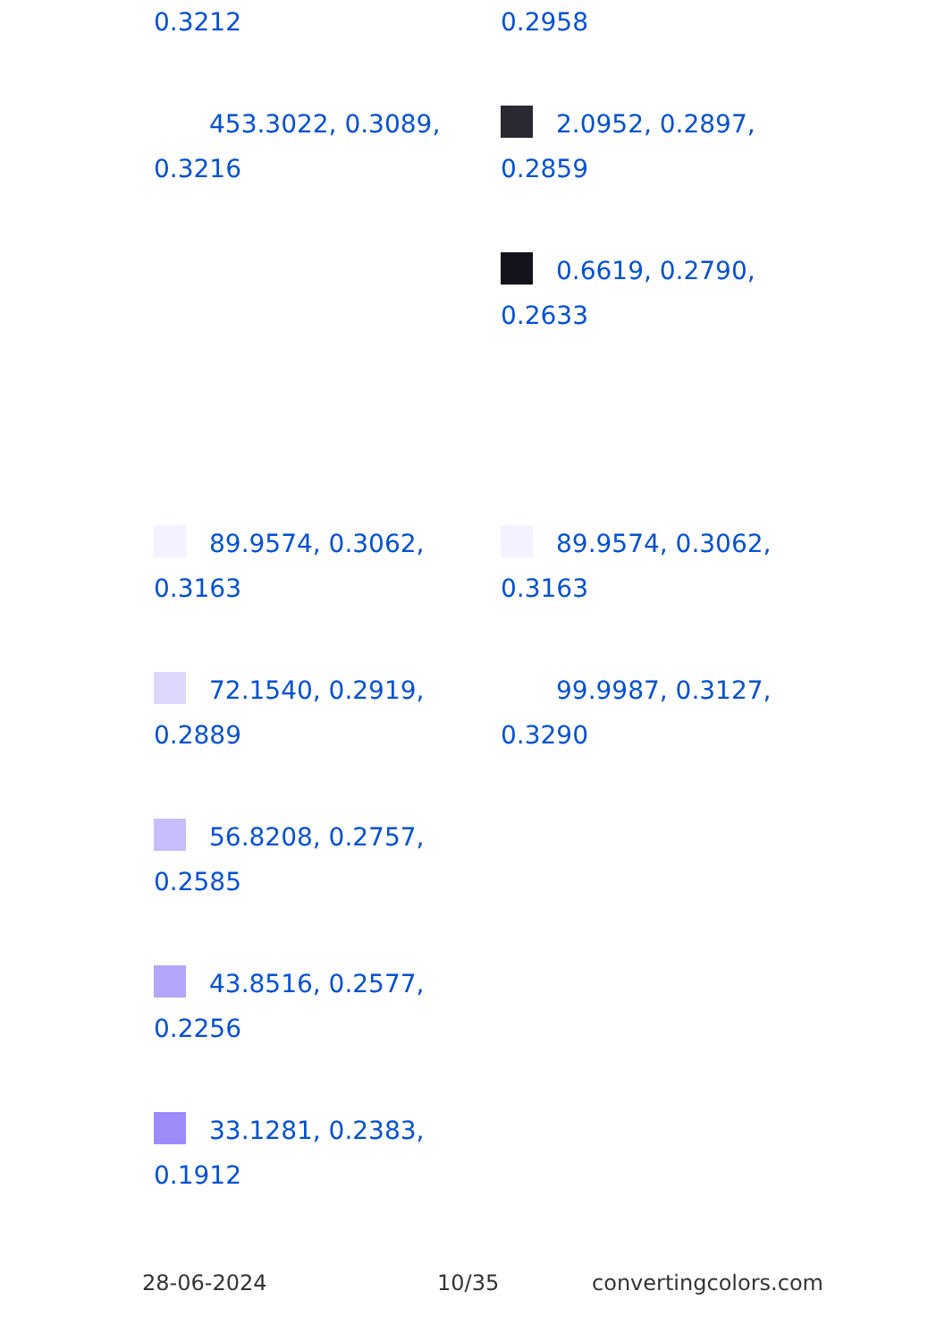0.3212 0.2958
453.3022, 0.3089, 0.3216
2.0952, 0.2897, 0.2859
0.6619, 0.2790, 0.2633
89.9574, 0.3062, 0.3163
89.9574, 0.3062, 0.3163
72.1540, 0.2919, 0.2889
99.9987, 0.3127, 0.3290
56.8208, 0.2757, 0.2585
43.8516, 0.2577, 0.2256
33.1281, 0.2383, 0.1912
28-06-2024 10/35 convertingcolors.com